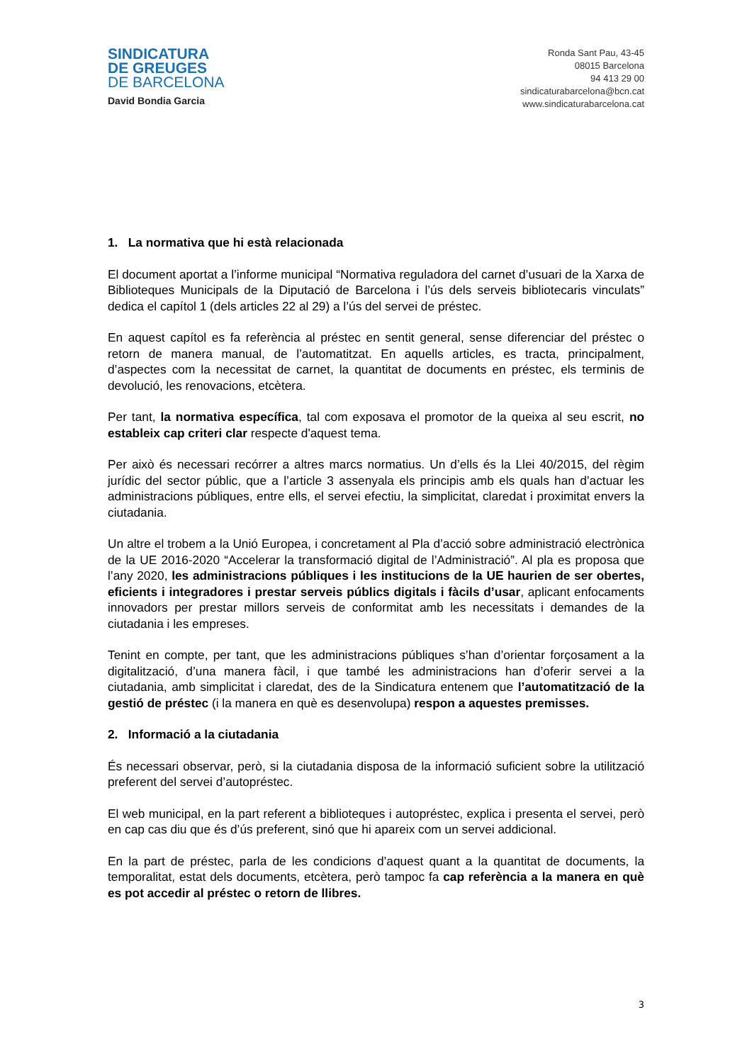SINDICATURA
DE GREUGES
DE BARCELONA
David Bondia Garcia
Ronda Sant Pau, 43-45
08015 Barcelona
94 413 29 00
sindicaturabarcelona@bcn.cat
www.sindicaturabarcelona.cat
1. La normativa que hi està relacionada
El document aportat a l’informe municipal “Normativa reguladora del carnet d’usuari de la Xarxa de Biblioteques Municipals de la Diputació de Barcelona i l’ús dels serveis bibliotecaris vinculats” dedica el capítol 1 (dels articles 22 al 29) a l’ús del servei de préstec.
En aquest capítol es fa referència al préstec en sentit general, sense diferenciar del préstec o retorn de manera manual, de l’automatitzat. En aquells articles, es tracta, principalment, d’aspectes com la necessitat de carnet, la quantitat de documents en préstec, els terminis de devolució, les renovacions, etcètera.
Per tant, la normativa específica, tal com exposava el promotor de la queixa al seu escrit, no estableix cap criteri clar respecte d'aquest tema.
Per això és necessari recórrer a altres marcs normatius. Un d’ells és la Llei 40/2015, del règim jurídic del sector públic, que a l’article 3 assenyala els principis amb els quals han d’actuar les administracions públiques, entre ells, el servei efectiu, la simplicitat, claredat i proximitat envers la ciutadania.
Un altre el trobem a la Unió Europea, i concretament al Pla d’acció sobre administració electrònica de la UE 2016-2020 “Accelerar la transformació digital de l’Administració”. Al pla es proposa que l’any 2020, les administracions públiques i les institucions de la UE haurien de ser obertes, eficients i integradores i prestar serveis públics digitals i fàcils d’usar, aplicant enfocaments innovadors per prestar millors serveis de conformitat amb les necessitats i demandes de la ciutadania i les empreses.
Tenint en compte, per tant, que les administracions públiques s’han d’orientar forçosament a la digitalització, d’una manera fàcil, i que també les administracions han d’oferir servei a la ciutadania, amb simplicitat i claredat, des de la Sindicatura entenem que l’automatització de la gestió de préstec (i la manera en què es desenvolupa) respon a aquestes premisses.
2. Informació a la ciutadania
És necessari observar, però, si la ciutadania disposa de la informació suficient sobre la utilització preferent del servei d’autopréstec.
El web municipal, en la part referent a biblioteques i autopréstec, explica i presenta el servei, però en cap cas diu que és d’ús preferent, sinó que hi apareix com un servei addicional.
En la part de préstec, parla de les condicions d’aquest quant a la quantitat de documents, la temporalitat, estat dels documents, etcètera, però tampoc fa cap referència a la manera en què es pot accedir al préstec o retorn de llibres.
3